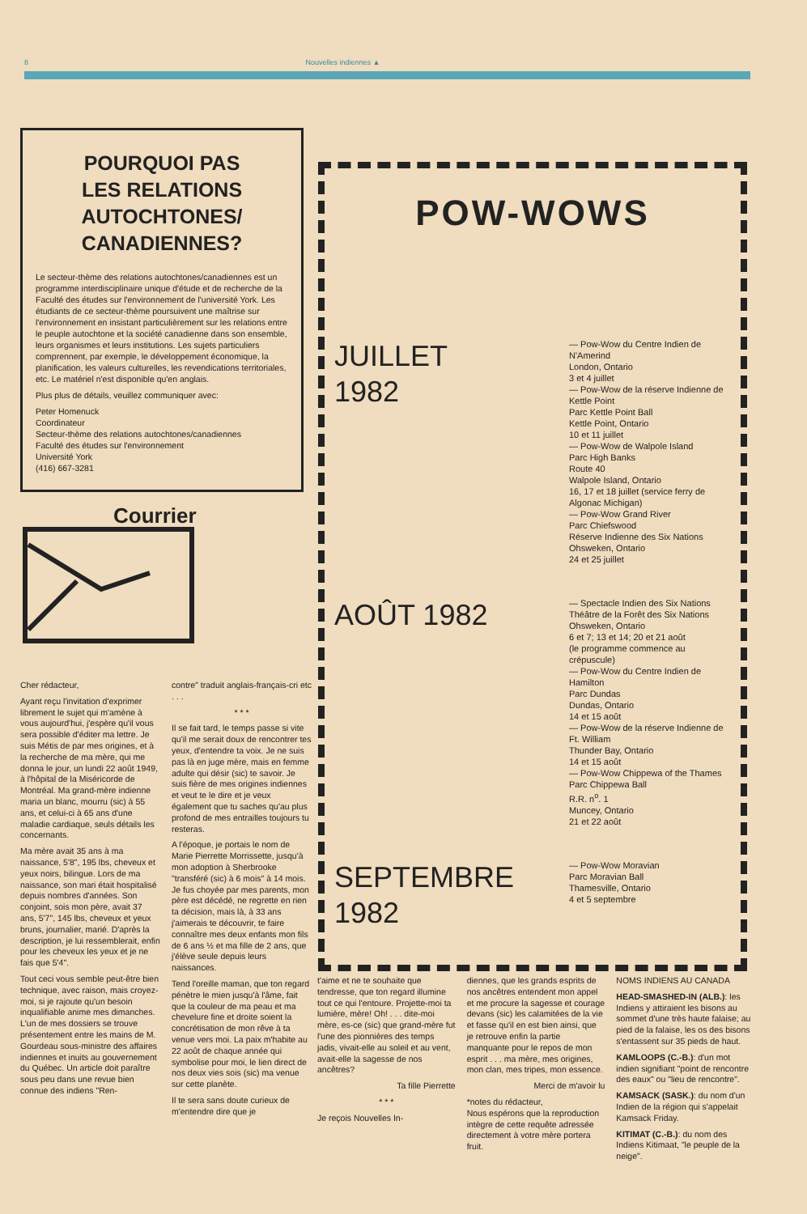8 Nouvelles indiennes ▲
POURQUOI PAS
LES RELATIONS
AUTOCHTONES/
CANADIENNES?
Le secteur-thème des relations autochtones/canadiennes est un programme interdisciplinaire unique d'étude et de recherche de la Faculté des études sur l'environnement de l'université York. Les étudiants de ce secteur-thème poursuivent une maîtrise sur l'environnement en insistant particulièrement sur les relations entre le peuple autochtone et la société canadienne dans son ensemble, leurs organismes et leurs institutions. Les sujets particuliers comprennent, par exemple, le développement économique, la planification, les valeurs culturelles, les revendications territoriales, etc. Le matériel n'est disponible qu'en anglais.
Plus plus de détails, veuillez communiquer avec:
Peter Homenuck
Coordinateur
Secteur-thème des relations autochtones/canadiennes
Faculté des études sur l'environnement
Université York
(416) 667-3281
Courrier
POW-WOWS
JUILLET
1982
— Pow-Wow du Centre Indien de N'Amerind
London, Ontario
3 et 4 juillet
— Pow-Wow de la réserve Indienne de Kettle Point
Parc Kettle Point Ball
Kettle Point, Ontario
10 et 11 juillet
— Pow-Wow de Walpole Island
Parc High Banks
Route 40
Walpole Island, Ontario
16, 17 et 18 juillet (service ferry de Algonac Michigan)
— Pow-Wow Grand River
Parc Chiefswood
Réserve Indienne des Six Nations
Ohsweken, Ontario
24 et 25 juillet
AOÛT 1982
— Spectacle Indien des Six Nations
Théâtre de la Forêt des Six Nations
Ohsweken, Ontario
6 et 7; 13 et 14; 20 et 21 août
(le programme commence au crépuscule)
— Pow-Wow du Centre Indien de Hamilton
Parc Dundas
Dundas, Ontario
14 et 15 août
— Pow-Wow de la réserve Indienne de Ft. William
Thunder Bay, Ontario
14 et 15 août
— Pow-Wow Chippewa of the Thames
Parc Chippewa Ball
R.R. n<sup>o</sup>. 1
Muncey, Ontario
21 et 22 août
SEPTEMBRE
1982
— Pow-Wow Moravian
Parc Moravian Ball
Thamesville, Ontario
4 et 5 septembre
Cher rédacteur,
Ayant reçu l'invitation d'exprimer librement le sujet qui m'amène à vous aujourd'hui, j'espère qu'il vous sera possible d'éditer ma lettre. Je suis Métis de par mes origines, et à la recherche de ma mère, qui me donna le jour, un lundi 22 août 1949, à l'hôpital de la Miséricorde de Montréal. Ma grand-mère indienne maria un blanc, mourru (sic) à 55 ans, et celui-ci à 65 ans d'une maladie cardiaque, seuls détails les concernants.
Ma mère avait 35 ans à ma naissance, 5'8", 195 lbs, cheveux et yeux noirs, bilingue. Lors de ma naissance, son mari était hospitalisé depuis nombres d'années. Son conjoint, sois mon père, avait 37 ans, 5'7", 145 lbs, cheveux et yeux bruns, journalier, marié. D'après la description, je lui ressemblerait, enfin pour les cheveux les yeux et je ne fais que 5'4".
Tout ceci vous semble peut-être bien technique, avec raison, mais croyez-moi, si je rajoute qu'un besoin inqualifiable anime mes dimanches. L'un de mes dossiers se trouve présentement entre les mains de M. Gourdeau sous-ministre des affaires indiennes et inuits au gouvernement du Québec. Un article doit paraître sous peu dans une revue bien connue des indiens "Ren-
contre" traduit anglais-français-cri etc . . .
* * *
Il se fait tard, le temps passe si vite qu'il me serait doux de rencontrer tes yeux, d'entendre ta voix. Je ne suis pas là en juge mère, mais en femme adulte qui désir (sic) te savoir. Je suis fière de mes origines indiennes et veut te le dire et je veux également que tu saches qu'au plus profond de mes entrailles toujours tu resteras.
A l'époque, je portais le nom de Marie Pierrette Morrissette, jusqu'à mon adoption à Sherbrooke "transféré (sic) à 6 mois" à 14 mois. Je fus choyée par mes parents, mon père est décédé, ne regrette en rien ta décision, mais là, à 33 ans j'aimerais te découvrir, te faire connaître mes deux enfants mon fils de 6 ans ½ et ma fille de 2 ans, que j'élève seule depuis leurs naissances.
Tend l'oreille maman, que ton regard pénètre le mien jusqu'à l'âme, fait que la couleur de ma peau et ma chevelure fine et droite soient la concrétisation de mon rêve à ta venue vers moi. La paix m'habite au 22 août de chaque année qui symbolise pour moi, le lien direct de nos deux vies sois (sic) ma venue sur cette planète.
Il te sera sans doute curieux de m'entendre dire que je
t'aime et ne te souhaite que tendresse, que ton regard illumine tout ce qui l'entoure. Projette-moi ta lumière, mère! Oh! . . . dite-moi mère, es-ce (sic) que grand-mère fut l'une des pionnières des temps jadis, vivait-elle au soleil et au vent, avait-elle la sagesse de nos ancêtres?
Ta fille Pierrette
* * *
Je reçois Nouvelles In-
diennes, que les grands esprits de nos ancêtres entendent mon appel et me procure la sagesse et courage devans (sic) les calamitées de la vie et fasse qu'il en est bien ainsi, que je retrouve enfin la partie manquante pour le repos de mon esprit . . . ma mère, mes origines, mon clan, mes tripes, mon essence.
Merci de m'avoir lu
*notes du rédacteur,
Nous espérons que la reproduction intègre de cette requête adressée directement à votre mère portera fruit.
NOMS INDIENS AU CANADA
HEAD-SMASHED-IN (ALB.): les Indiens y attiraient les bisons au sommet d'une très haute falaise; au pied de la falaise, les os des bisons s'entassent sur 35 pieds de haut.
KAMLOOPS (C.-B.): d'un mot indien signifiant "point de rencontre des eaux" ou "lieu de rencontre".
KAMSACK (SASK.): du nom d'un Indien de la région qui s'appelait Kamsack Friday.
KITIMAT (C.-B.): du nom des Indiens Kitimaat, "le peuple de la neige".